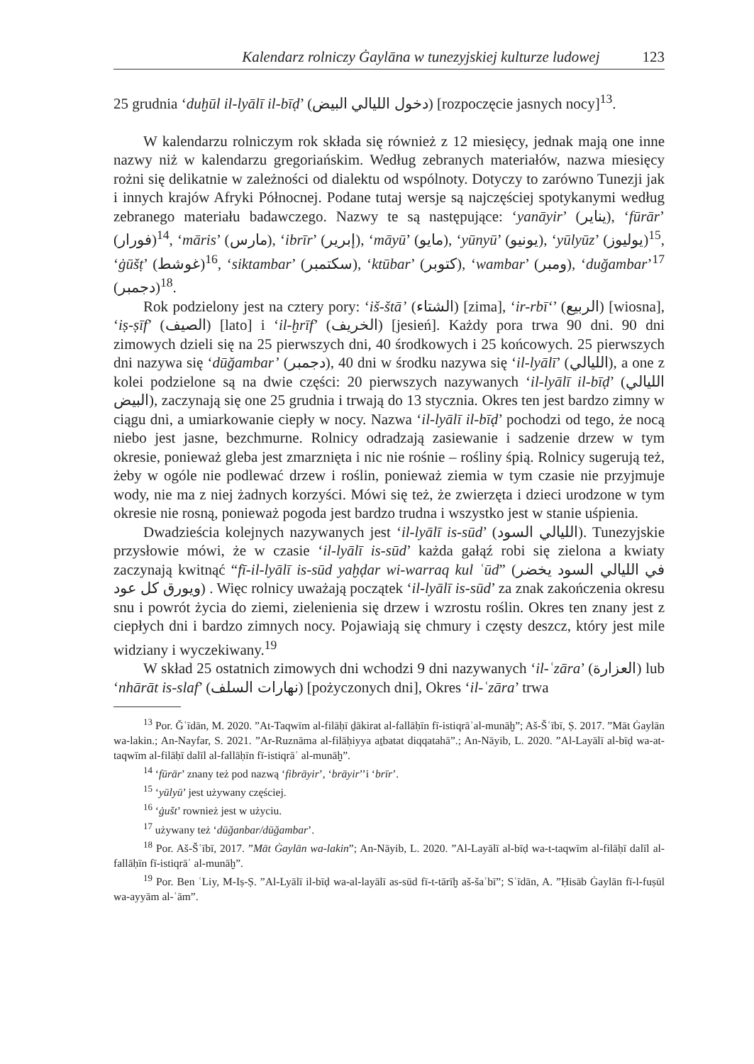Kalendarz rolniczy Ġaylāna w tunezyjskiej kulturze ludowej 123
25 grudnia ‘duḫūl il-lyālī il-bīḍ’ (دخول الليالي البيض) [rozpoczęcie jasnych nocy]<sup>13</sup>.
W kalendarzu rolniczym rok składa się również z 12 miesięcy, jednak mają one inne nazwy niż w kalendarzu gregoriańskim. Według zebranych materiałów, nazwa miesięcy rożni się delikatnie w zależności od dialektu od wspólnoty. Dotyczy to zarówno Tunezji jak i innych krajów Afryki Północnej. Podane tutaj wersje są najczęściej spotykanymi według zebranego materiału badawczego. Nazwy te są następujące: ‘yanāyir’ (يناير), ‘fūrār’ (فورار)<sup>14</sup>, ‘māris’ (مارس), ‘ibrīr’ (إبرير), ‘māyū’ (مايو), ‘yūnyū’ (يونيو), ‘yūlyūz’ (يوليوز)<sup>15</sup>, ‘ġūšṭ’ (غوشط)<sup>16</sup>, ‘siktambar’ (سكتمبر), ‘ktūbar’ (كتوبر), ‘wambar’ (ومبر), ‘duğambar’<sup>17</sup> (دجمبر)<sup>18</sup>.
Rok podzielony jest na cztery pory: ‘iš-štā’ (الشتاء) [zima], ‘ir-rbī‘’ (الربيع) [wiosna], ‘iṣ-ṣīf’ (الصيف) [lato] i ‘il-ḫrīf’ (الخريف) [jesień]. Każdy pora trwa 90 dni. 90 dni zimowych dzieli się na 25 pierwszych dni, 40 środkowych i 25 końcowych. 25 pierwszych dni nazywa się ‘dūğambar’ (دجمبر), 40 dni w środku nazywa się ‘il-lyālī’ (الليالي), a one z kolei podzielone są na dwie części: 20 pierwszych nazywanych ‘il-lyālī il-bīḍ’ (الليالي البيض), zaczynają się one 25 grudnia i trwają do 13 stycznia. Okres ten jest bardzo zimny w ciągu dni, a umiarkowanie ciepły w nocy. Nazwa ‘il-lyālī il-bīḍ’ pochodzi od tego, że nocą niebo jest jasne, bezchmurne. Rolnicy odradzają zasiewanie i sadzenie drzew w tym okresie, ponieważ gleba jest zmarznięta i nic nie rośnie – rośliny śpią. Rolnicy sugerują też, żeby w ogóle nie podlewać drzew i roślin, ponieważ ziemia w tym czasie nie przyjmuje wody, nie ma z niej żadnych korzyści. Mówi się też, że zwierzęta i dzieci urodzone w tym okresie nie rosną, ponieważ pogoda jest bardzo trudna i wszystko jest w stanie uśpienia.
Dwadzieścia kolejnych nazywanych jest ‘il-lyālī is-sūd’ (الليالي السود). Tunezyjskie przysłowie mówi, że w czasie ‘il-lyālī is-sūd’ każda gałąź robi się zielona a kwiaty zaczynają kwitnąć “fī-il-lyālī is-sūd yaḫḍar wi-warraq kul ʿūd” (في الليالي السود يخضر ويورق كل عود) . Więc rolnicy uważają początek ‘il-lyālī is-sūd’ za znak zakończenia okresu snu i powrót życia do ziemi, zielenienia się drzew i wzrostu roślin. Okres ten znany jest z ciepłych dni i bardzo zimnych nocy. Pojawiają się chmury i częsty deszcz, który jest mile widziany i wyczekiwany.<sup>19</sup>
W skład 25 ostatnich zimowych dni wchodzi 9 dni nazywanych ‘il-ʿzāra’ (العزارة) lub ‘nhārāt is-slaf’ (نهارات السلف) [pożyczonych dni], Okres ‘il-ʿzāra’ trwa
<sup>13</sup> Por. Ğʿīdān, M. 2020. ”At-Taqwīm al-filāḥī ḏākirat al-fallāḥīn fī-istiqrāʾal-munāḫ”; Aš-Šʿībī, Ṣ. 2017. ”Māt Ġaylān wa-lakin.; An-Nayfar, S. 2021. ”Ar-Ruznāma al-filāḥiyya aṯbatat diqqatahā”.; An-Nāyib, L. 2020. ”Al-Layālī al-bīḍ wa-at-taqwīm al-filāḥī dalīl al-fallāḥīn fī-istiqrāʿ al-munāḫ”.
<sup>14</sup> ‘fūrār’ znany też pod nazwą ‘fibrāyir’, ‘brāyir’’i ‘brīr’.
<sup>15</sup> ‘yūlyū’ jest używany częściej.
<sup>16</sup> ‘ġušt’ rownież jest w użyciu.
<sup>17</sup> używany też ‘dūğanbar/dūğambar’.
<sup>18</sup> Por. Aš-Šʿībī, 2017. ”Māt Ġaylān wa-lakin”; An-Nāyib, L. 2020. ”Al-Layālī al-bīḍ wa-t-taqwīm al-filāḥī dalīl al-fallāḥīn fī-istiqrāʿ al-munāḫ”.
<sup>19</sup> Por. Ben ʿLiy, M-Iṣ-Ṣ. ”Al-Lyālī il-bīḍ wa-al-layālī as-sūd fī-t-tārīḫ aš-šaʿbī”; Sʿīdān, A. ”Ḥisāb Ġaylān fī-l-fuṣūl wa-ayyām al-ʿām”.